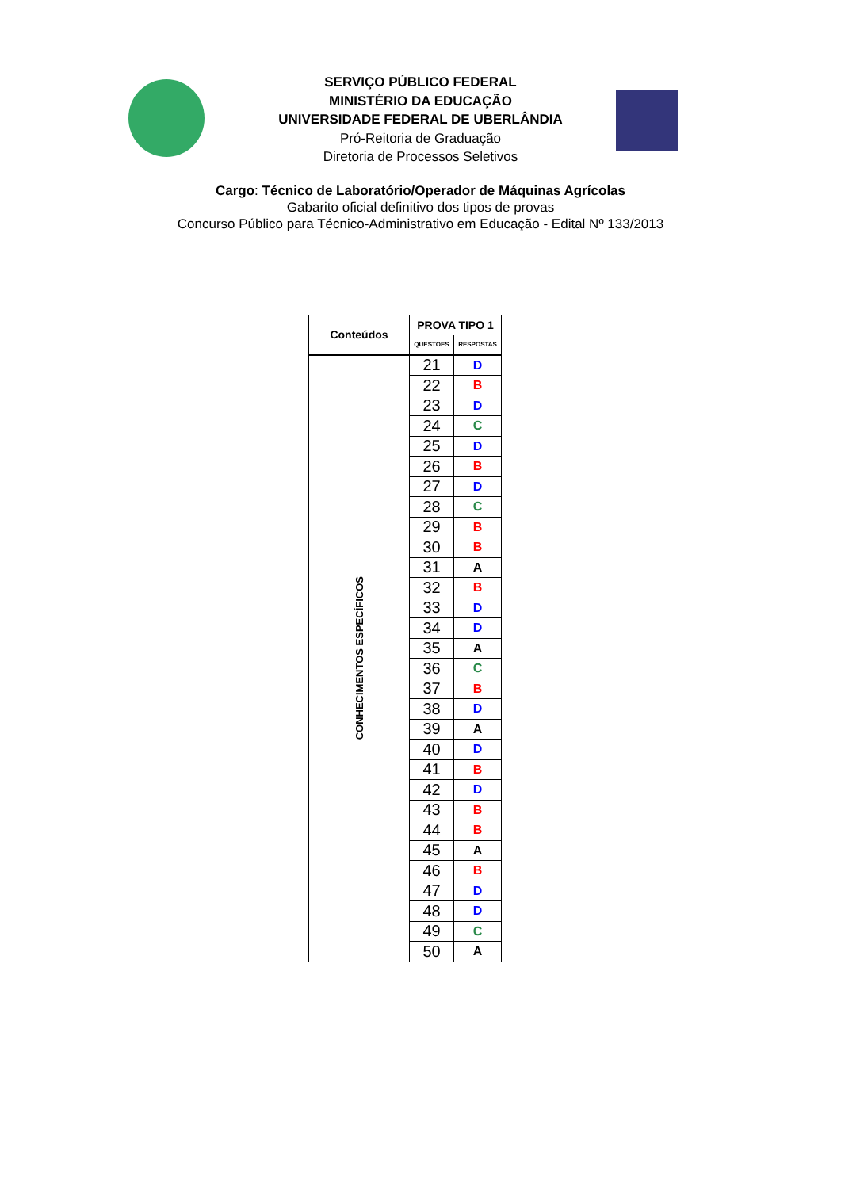SERVIÇO PÚBLICO FEDERAL
MINISTÉRIO DA EDUCAÇÃO
UNIVERSIDADE FEDERAL DE UBERLÂNDIA
Pró-Reitoria de Graduação
Diretoria de Processos Seletivos
Cargo: Técnico de Laboratório/Operador de Máquinas Agrícolas
Gabarito oficial definitivo dos tipos de provas
Concurso Público para Técnico-Administrativo em Educação - Edital Nº 133/2013
| Conteúdos | PROVA TIPO 1 | |
| --- | --- | --- |
| | QUESTOES | RESPOSTAS |
| CONHECIMENTOS ESPECÍFICOS | 21 | D |
| | 22 | B |
| | 23 | D |
| | 24 | C |
| | 25 | D |
| | 26 | B |
| | 27 | D |
| | 28 | C |
| | 29 | B |
| | 30 | B |
| | 31 | A |
| | 32 | B |
| | 33 | D |
| | 34 | D |
| | 35 | A |
| | 36 | C |
| | 37 | B |
| | 38 | D |
| | 39 | A |
| | 40 | D |
| | 41 | B |
| | 42 | D |
| | 43 | B |
| | 44 | B |
| | 45 | A |
| | 46 | B |
| | 47 | D |
| | 48 | D |
| | 49 | C |
| | 50 | A |